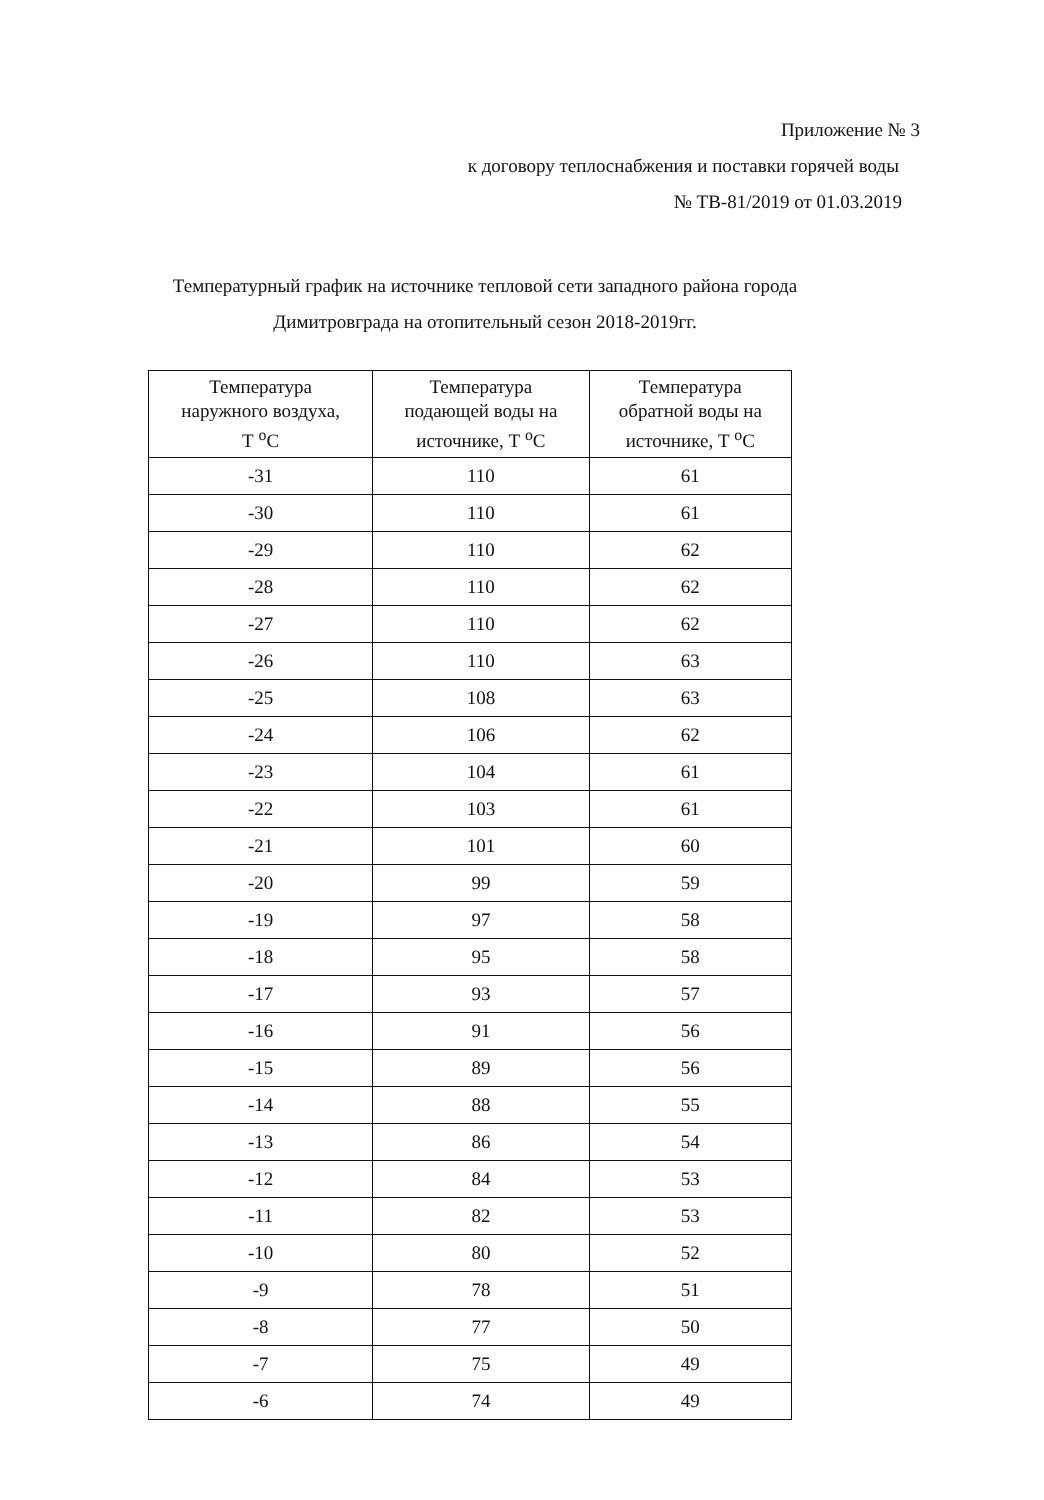Приложение № 3
к договору теплоснабжения и поставки горячей воды
№ ТВ-81/2019 от 01.03.2019
Температурный график на источнике тепловой сети западного района города
Димитровграда на отопительный сезон 2018-2019гг.
| Температура наружного воздуха, Т <sup>о</sup>С | Температура подающей воды на источнике, Т <sup>о</sup>С | Температура обратной воды на источнике, Т <sup>о</sup>С |
| --- | --- | --- |
| -31 | 110 | 61 |
| -30 | 110 | 61 |
| -29 | 110 | 62 |
| -28 | 110 | 62 |
| -27 | 110 | 62 |
| -26 | 110 | 63 |
| -25 | 108 | 63 |
| -24 | 106 | 62 |
| -23 | 104 | 61 |
| -22 | 103 | 61 |
| -21 | 101 | 60 |
| -20 | 99 | 59 |
| -19 | 97 | 58 |
| -18 | 95 | 58 |
| -17 | 93 | 57 |
| -16 | 91 | 56 |
| -15 | 89 | 56 |
| -14 | 88 | 55 |
| -13 | 86 | 54 |
| -12 | 84 | 53 |
| -11 | 82 | 53 |
| -10 | 80 | 52 |
| -9 | 78 | 51 |
| -8 | 77 | 50 |
| -7 | 75 | 49 |
| -6 | 74 | 49 |